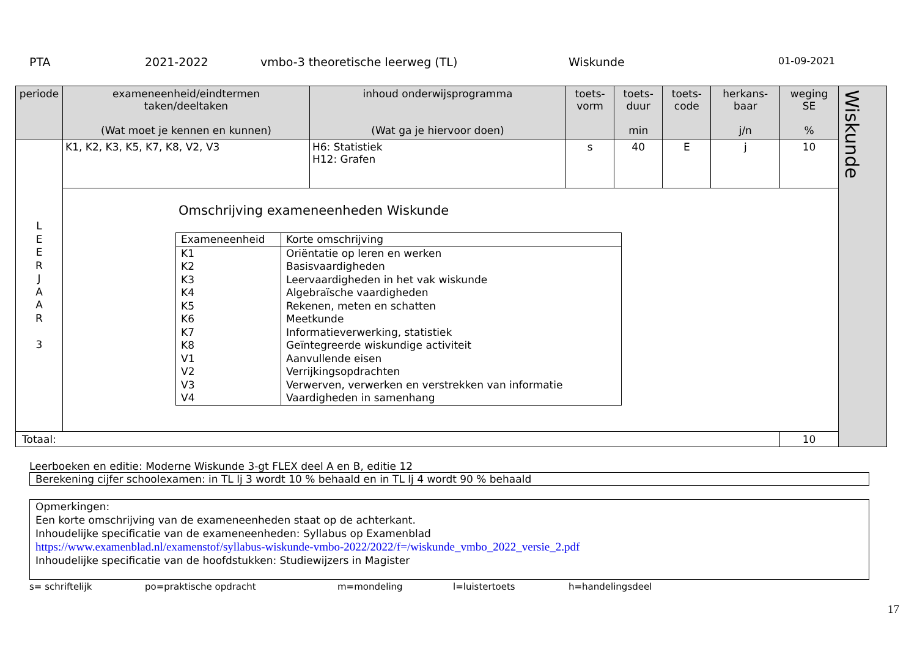PTA 2021-2022 vmbo-3 theoretische leerweg (TL) Wiskunde 01-09-2021
| periode | exameneenheid/eindtermen taken/deeltaken (Wat moet je kennen en kunnen) | inhoud onderwijsprogramma (Wat ga je hiervoor doen) | toets- vorm | toets- duur min | toets- code | herkans- baar j/n | weging SE % | Wiskunde |
| L E E R J A A R 3 | K1, K2, K3, K5, K7, K8, V2, V3 | H6: Statistiek H12: Grafen | s | 40 | E | j | 10 | |
| | Omschrijving exameneenheden Wiskunde / Exameneenheid / Korte omschrijving / / K1 K2 K3 K4 K5 K6 K7 K8 V1 V2 V3 V4 / Oriëntatie op leren en werken Basisvaardigheden Leervaardigheden in het vak wiskunde Algebraïsche vaardigheden Rekenen, meten en schatten Meetkunde Informatieverwerking, statistiek Geïntegreerde wiskundige activiteit Aanvullende eisen Verrijkingsopdrachten Verwerven, verwerken en verstrekken van informatie Vaardigheden in samenhang / | | | | | | | |
| Totaal: | | | | | | | 10 | |
Leerboeken en editie: Moderne Wiskunde 3-gt FLEX deel A en B, editie 12
Berekening cijfer schoolexamen: in TL lj 3 wordt 10 % behaald en in TL lj 4 wordt 90 % behaald
Opmerkingen:
Een korte omschrijving van de exameneenheden staat op de achterkant.
Inhoudelijke specificatie van de exameneenheden: Syllabus op Examenblad
https://www.examenblad.nl/examenstof/syllabus-wiskunde-vmbo-2022/2022/f=/wiskunde_vmbo_2022_versie_2.pdf
Inhoudelijke specificatie van de hoofdstukken: Studiewijzers in Magister
s= schriftelijk po=praktische opdracht m=mondeling l=luistertoets h=handelingsdeel
17